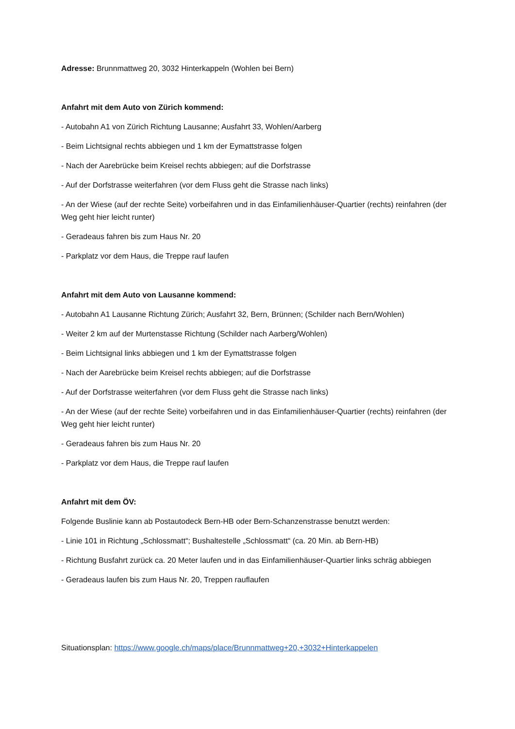Adresse: Brunnmattweg 20, 3032 Hinterkappeln (Wohlen bei Bern)
Anfahrt mit dem Auto von Zürich kommend:
- Autobahn A1 von Zürich Richtung Lausanne; Ausfahrt 33, Wohlen/Aarberg
- Beim Lichtsignal rechts abbiegen und 1 km der Eymattstrasse folgen
- Nach der Aarebrücke beim Kreisel rechts abbiegen; auf die Dorfstrasse
- Auf der Dorfstrasse weiterfahren (vor dem Fluss geht die Strasse nach links)
- An der Wiese (auf der rechte Seite) vorbeifahren und in das Einfamilienhäuser-Quartier (rechts) reinfahren (der Weg geht hier leicht runter)
- Geradeaus fahren bis zum Haus Nr. 20
- Parkplatz vor dem Haus, die Treppe rauf laufen
Anfahrt mit dem Auto von Lausanne kommend:
- Autobahn A1 Lausanne Richtung Zürich; Ausfahrt 32, Bern, Brünnen; (Schilder nach Bern/Wohlen)
- Weiter 2 km auf der Murtenstasse Richtung (Schilder nach Aarberg/Wohlen)
- Beim Lichtsignal links abbiegen und 1 km der Eymattstrasse folgen
- Nach der Aarebrücke beim Kreisel rechts abbiegen; auf die Dorfstrasse
- Auf der Dorfstrasse weiterfahren (vor dem Fluss geht die Strasse nach links)
- An der Wiese (auf der rechte Seite) vorbeifahren und in das Einfamilienhäuser-Quartier (rechts) reinfahren (der Weg geht hier leicht runter)
- Geradeaus fahren bis zum Haus Nr. 20
- Parkplatz vor dem Haus, die Treppe rauf laufen
Anfahrt mit dem ÖV:
Folgende Buslinie kann ab Postautodeck Bern-HB oder Bern-Schanzenstrasse benutzt werden:
- Linie 101 in Richtung „Schlossmatt“; Bushaltestelle „Schlossmatt“ (ca. 20 Min. ab Bern-HB)
- Richtung Busfahrt zurück ca. 20 Meter laufen und in das Einfamilienhäuser-Quartier links schräg abbiegen
- Geradeaus laufen bis zum Haus Nr. 20, Treppen rauflaufen
Situationsplan: https://www.google.ch/maps/place/Brunnmattweg+20,+3032+Hinterkappelen